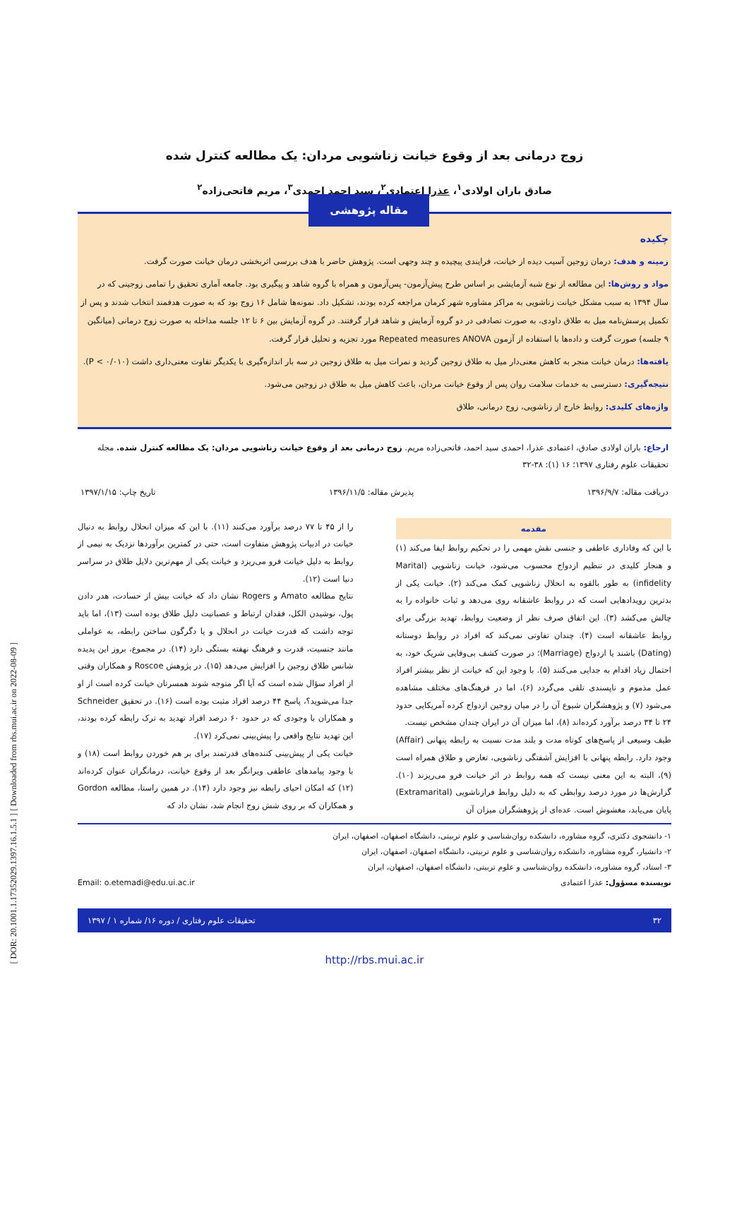زوج درمانی بعد از وقوع خیانت زناشویی مردان: یک مطالعه کنترل شده
صادق باران اولادی<sup>۱</sup>، عذرا اعتمادی<sup>۲</sup>، سید احمد احمدی<sup>۳</sup>، مریم فاتحی‌زاده<sup>۲</sup>
مقاله پژوهشی
چکیده
زمینه و هدف: درمان زوجین آسیب دیده از خیانت، فرایندی پیچیده و چند وجهی است. پژوهش حاضر با هدف بررسی اثربخشی درمان خیانت صورت گرفت.
مواد و روش‌ها: این مطالعه از نوع شبه آزمایشی بر اساس طرح پیش‌آزمون- پس‌آزمون و همراه با گروه شاهد و پیگیری بود. جامعه آماری تحقیق را تمامی زوجینی که در سال ۱۳۹۴ به سبب مشکل خیانت زناشویی به مراکز مشاوره شهر کرمان مراجعه کرده بودند، تشکیل داد. نمونه‌ها شامل ۱۶ زوج بود که به صورت هدفمند انتخاب شدند و پس از تکمیل پرسش‌نامه میل به طلاق داودی، به صورت تصادفی در دو گروه آزمایش و شاهد قرار گرفتند. در گروه آزمایش بین ۶ تا ۱۲ جلسه مداخله به صورت زوج درمانی (میانگین ۹ جلسه) صورت گرفت و داده‌ها با استفاده از آزمون Repeated measures ANOVA مورد تجزیه و تحلیل قرار گرفت.
یافته‌ها: درمان خیانت منجر به کاهش معنی‌دار میل به طلاق زوجین گردید و نمرات میل به طلاق زوجین در سه بار اندازه‌گیری با یکدیگر تفاوت معنی‌داری داشت (P < ۰/۰۱۰).
نتیجه‌گیری: دسترسی به خدمات سلامت روان پس از وقوع خیانت مردان، باعث کاهش میل به طلاق در زوجین می‌شود.
واژه‌های کلیدی: روابط خارج از زناشویی، زوج درمانی، طلاق
ارجاع: باران اولادی صادق، اعتمادی عذرا، احمدی سید احمد، فاتحی‌زاده مریم. زوج درمانی بعد از وقوع خیانت زناشویی مردان: یک مطالعه کنترل شده. مجله تحقیقات علوم رفتاری ۱۳۹۷؛ ۱۶ (۱): ۳۸-۳۲
دریافت مقاله: ۱۳۹۶/۹/۷ پذیرش مقاله: ۱۳۹۶/۱۱/۵ تاریخ چاپ: ۱۳۹۷/۱/۱۵
مقدمه
با این که وفاداری عاطفی و جنسی نقش مهمی را در تحکیم روابط ایفا می‌کند (۱) و هنجار کلیدی در تنظیم ازدواج محسوب می‌شود، خیانت زناشویی (Marital infidelity) به طور بالقوه به انحلال زناشویی کمک می‌کند (۲). خیانت یکی از بدترین رویدادهایی است که در روابط عاشقانه روی می‌دهد و ثبات خانواده را به چالش می‌کشد (۳). این اتفاق صرف نظر از وضعیت روابط، تهدید بزرگی برای روابط عاشقانه است (۴). چندان تفاوتی نمی‌کند که افراد در روابط دوستانه (Dating) باشند یا ازدواج (Marriage)؛ در صورت کشف بی‌وفایی شریک خود، به احتمال زیاد اقدام به جدایی می‌کنند (۵). با وجود این که خیانت از نظر بیشتر افراد عمل مذموم و ناپسندی تلقی می‌گردد (۶)، اما در فرهنگ‌های مختلف مشاهده می‌شود (۷) و پژوهشگران شیوع آن را در میان زوجین ازدواج کرده آمریکایی حدود ۲۴ تا ۳۴ درصد برآورد کرده‌اند (۸)، اما میزان آن در ایران چندان مشخص نیست.
طیف وسیعی از پاسخ‌های کوتاه مدت و بلند مدت نسبت به رابطه پنهانی (Affair) وجود دارد. رابطه پنهانی با افزایش آشفتگی زناشویی، تعارض و طلاق همراه است (۹)، البته به این معنی نیست که همه روابط در اثر خیانت فرو می‌ریزند (۱۰). گزارش‌ها در مورد درصد روابطی که به دلیل روابط فرازناشویی (Extramarital) پایان می‌یابد، مغشوش است. عده‌ای از پژوهشگران میزان آن
را از ۴۵ تا ۷۷ درصد برآورد می‌کنند (۱۱). با این که میزان انحلال روابط به دنبال خیانت در ادبیات پژوهش متفاوت است، حتی در کمترین برآوردها نزدیک به نیمی از روابط به دلیل خیانت فرو می‌ریزد و خیانت یکی از مهم‌ترین دلایل طلاق در سراسر دنیا است (۱۲).
نتایج مطالعه Amato و Rogers نشان داد که خیانت بیش از حسادت، هدر دادن پول، نوشیدن الکل، فقدان ارتباط و عصبانیت دلیل طلاق بوده است (۱۳)، اما باید توجه داشت که قدرت خیانت در انحلال و یا دگرگون ساختن رابطه، به عواملی مانند جنسیت، قدرت و فرهنگ نهفته بستگی دارد (۱۴). در مجموع، بروز این پدیده شانس طلاق زوجین را افزایش می‌دهد (۱۵). در پژوهش Roscoe و همکاران وقتی از افراد سؤال شده است که آیا اگر متوجه شوند همسرتان خیانت کرده است از او جدا می‌شوید؟، پاسخ ۴۴ درصد افراد مثبت بوده است (۱۶). در تحقیق Schneider و همکاران با وجودی که در حدود ۶۰ درصد افراد تهدید به ترک رابطه کرده بودند، این تهدید نتایج واقعی را پیش‌بینی نمی‌کرد (۱۷).
خیانت یکی از پیش‌بینی کننده‌های قدرتمند برای بر هم خوردن روابط است (۱۸) و با وجود پیامدهای عاطفی ویرانگر بعد از وقوع خیانت، درمانگران عنوان کرده‌اند (۱۲) که امکان احیای رابطه نیز وجود دارد (۱۴). در همین راستا، مطالعه Gordon و همکاران که بر روی شش زوج انجام شد، نشان داد که
۱- دانشجوی دکتری، گروه مشاوره، دانشکده روان‌شناسی و علوم تربیتی، دانشگاه اصفهان، اصفهان، ایران
۲- دانشیار، گروه مشاوره، دانشکده روان‌شناسی و علوم تربیتی، دانشگاه اصفهان، اصفهان، ایران
۳- استاد، گروه مشاوره، دانشکده روان‌شناسی و علوم تربیتی، دانشگاه اصفهان، اصفهان، ایران
نویسنده مسؤول: عذرا اعتمادی Email: o.etemadi@edu.ui.ac.ir
۳۲ تحقیقات علوم رفتاری / دوره ۱۶/ شماره ۱ / ۱۳۹۷
http://rbs.mui.ac.ir
[ DOR: 20.1001.1.17352029.1397.16.1.5.1 ] [ Downloaded from rbs.mui.ac.ir on 2022-08-09 ]